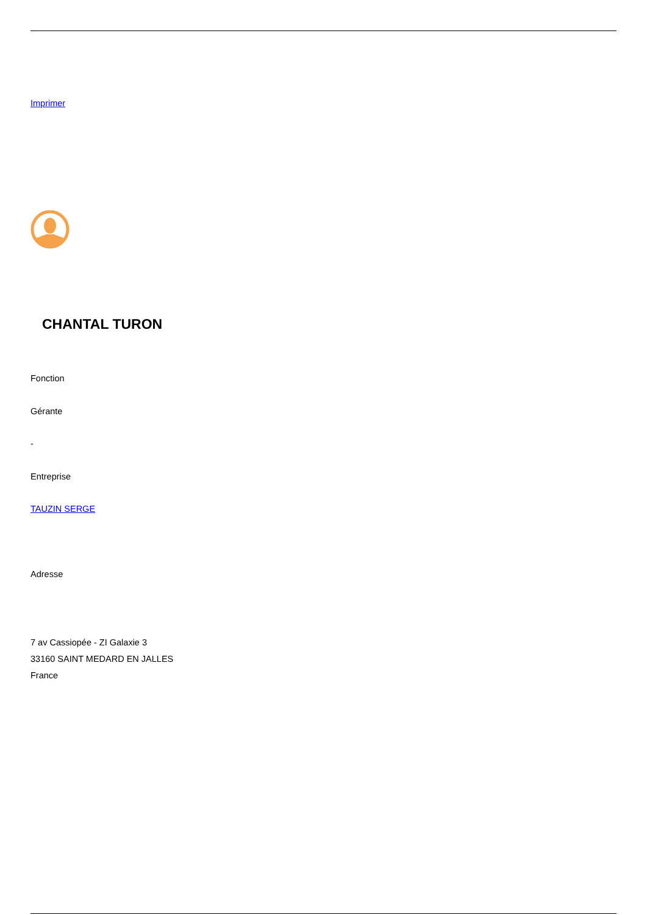Imprimer
CHANTAL TURON
Fonction
Gérante
-
Entreprise
TAUZIN SERGE
Adresse
7 av Cassiopée - ZI Galaxie 3
33160 SAINT MEDARD EN JALLES
France